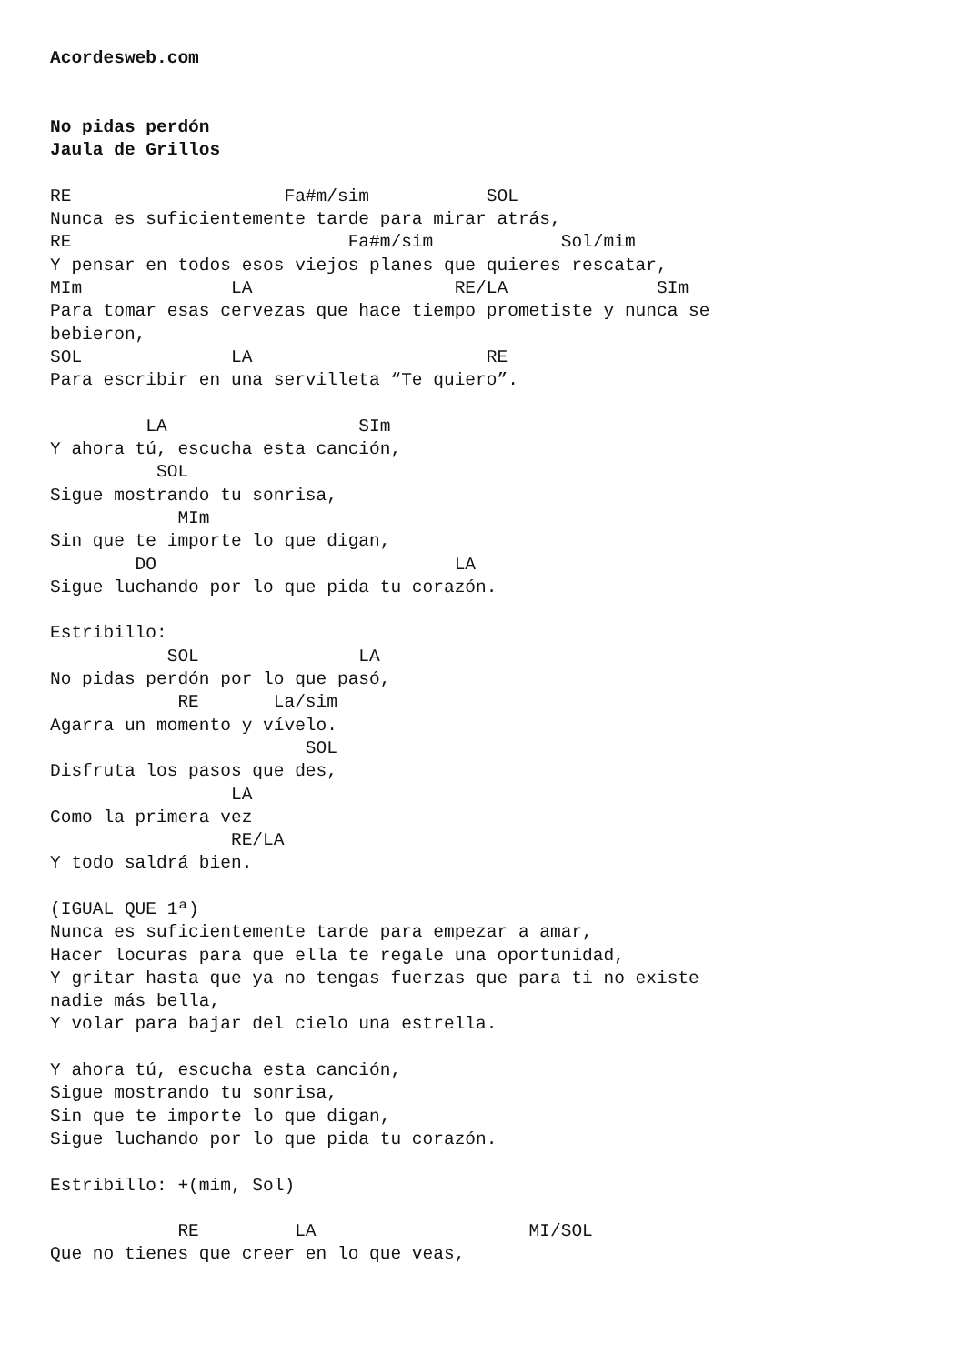Acordesweb.com


No pidas perdón
Jaula de Grillos

RE                    Fa#m/sim           SOL
Nunca es suficientemente tarde para mirar atrás,
RE                          Fa#m/sim            Sol/mim
Y pensar en todos esos viejos planes que quieres rescatar,
MIm              LA                   RE/LA              SIm
Para tomar esas cervezas que hace tiempo prometiste y nunca se
bebieron,
SOL              LA                      RE
Para escribir en una servilleta “Te quiero”.

         LA                  SIm
Y ahora tú, escucha esta canción,
          SOL
Sigue mostrando tu sonrisa,
            MIm
Sin que te importe lo que digan,
        DO                            LA
Sigue luchando por lo que pida tu corazón.

Estribillo:
           SOL               LA
No pidas perdón por lo que pasó,
            RE       La/sim
Agarra un momento y vívelo.
                        SOL
Disfruta los pasos que des,
                 LA
Como la primera vez
                 RE/LA
Y todo saldrá bien.

(IGUAL QUE 1ª)
Nunca es suficientemente tarde para empezar a amar,
Hacer locuras para que ella te regale una oportunidad,
Y gritar hasta que ya no tengas fuerzas que para ti no existe
nadie más bella,
Y volar para bajar del cielo una estrella.

Y ahora tú, escucha esta canción,
Sigue mostrando tu sonrisa,
Sin que te importe lo que digan,
Sigue luchando por lo que pida tu corazón.

Estribillo: +(mim, Sol)

            RE         LA                    MI/SOL
Que no tienes que creer en lo que veas,